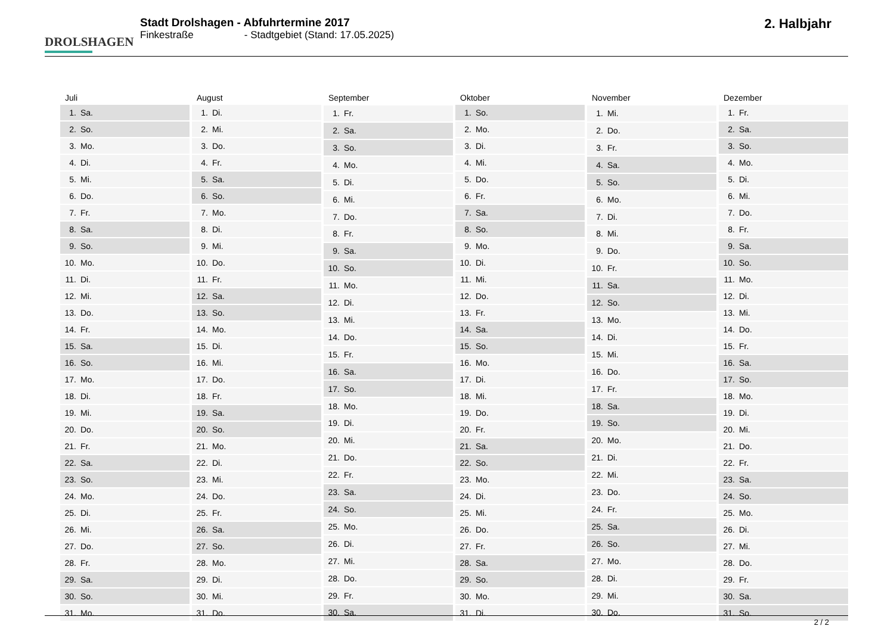DROLSHAGEN
Stadt Drolshagen - Abfuhrtermine 2017
Finkestraße - Stadtgebiet (Stand: 17.05.2025)
2. Halbjahr
| Juli | |
| --- | --- |
| 1. | Sa. |
| 2. | So. |
| 3. | Mo. |
| 4. | Di. |
| 5. | Mi. |
| 6. | Do. |
| 7. | Fr. |
| 8. | Sa. |
| 9. | So. |
| 10. | Mo. |
| 11. | Di. |
| 12. | Mi. |
| 13. | Do. |
| 14. | Fr. |
| 15. | Sa. |
| 16. | So. |
| 17. | Mo. |
| 18. | Di. |
| 19. | Mi. |
| 20. | Do. |
| 21. | Fr. |
| 22. | Sa. |
| 23. | So. |
| 24. | Mo. |
| 25. | Di. |
| 26. | Mi. |
| 27. | Do. |
| 28. | Fr. |
| 29. | Sa. |
| 30. | So. |
| 31. | Mo. |
| August | |
| --- | --- |
| 1. | Di. |
| 2. | Mi. |
| 3. | Do. |
| 4. | Fr. |
| 5. | Sa. |
| 6. | So. |
| 7. | Mo. |
| 8. | Di. |
| 9. | Mi. |
| 10. | Do. |
| 11. | Fr. |
| 12. | Sa. |
| 13. | So. |
| 14. | Mo. |
| 15. | Di. |
| 16. | Mi. |
| 17. | Do. |
| 18. | Fr. |
| 19. | Sa. |
| 20. | So. |
| 21. | Mo. |
| 22. | Di. |
| 23. | Mi. |
| 24. | Do. |
| 25. | Fr. |
| 26. | Sa. |
| 27. | So. |
| 28. | Mo. |
| 29. | Di. |
| 30. | Mi. |
| 31. | Do. |
| September | |
| --- | --- |
| 1. | Fr. |
| 2. | Sa. |
| 3. | So. |
| 4. | Mo. |
| 5. | Di. |
| 6. | Mi. |
| 7. | Do. |
| 8. | Fr. |
| 9. | Sa. |
| 10. | So. |
| 11. | Mo. |
| 12. | Di. |
| 13. | Mi. |
| 14. | Do. |
| 15. | Fr. |
| 16. | Sa. |
| 17. | So. |
| 18. | Mo. |
| 19. | Di. |
| 20. | Mi. |
| 21. | Do. |
| 22. | Fr. |
| 23. | Sa. |
| 24. | So. |
| 25. | Mo. |
| 26. | Di. |
| 27. | Mi. |
| 28. | Do. |
| 29. | Fr. |
| 30. | Sa. |
| Oktober | |
| --- | --- |
| 1. | So. |
| 2. | Mo. |
| 3. | Di. |
| 4. | Mi. |
| 5. | Do. |
| 6. | Fr. |
| 7. | Sa. |
| 8. | So. |
| 9. | Mo. |
| 10. | Di. |
| 11. | Mi. |
| 12. | Do. |
| 13. | Fr. |
| 14. | Sa. |
| 15. | So. |
| 16. | Mo. |
| 17. | Di. |
| 18. | Mi. |
| 19. | Do. |
| 20. | Fr. |
| 21. | Sa. |
| 22. | So. |
| 23. | Mo. |
| 24. | Di. |
| 25. | Mi. |
| 26. | Do. |
| 27. | Fr. |
| 28. | Sa. |
| 29. | So. |
| 30. | Mo. |
| 31. | Di. |
| November | |
| --- | --- |
| 1. | Mi. |
| 2. | Do. |
| 3. | Fr. |
| 4. | Sa. |
| 5. | So. |
| 6. | Mo. |
| 7. | Di. |
| 8. | Mi. |
| 9. | Do. |
| 10. | Fr. |
| 11. | Sa. |
| 12. | So. |
| 13. | Mo. |
| 14. | Di. |
| 15. | Mi. |
| 16. | Do. |
| 17. | Fr. |
| 18. | Sa. |
| 19. | So. |
| 20. | Mo. |
| 21. | Di. |
| 22. | Mi. |
| 23. | Do. |
| 24. | Fr. |
| 25. | Sa. |
| 26. | So. |
| 27. | Mo. |
| 28. | Di. |
| 29. | Mi. |
| 30. | Do. |
| Dezember | |
| --- | --- |
| 1. | Fr. |
| 2. | Sa. |
| 3. | So. |
| 4. | Mo. |
| 5. | Di. |
| 6. | Mi. |
| 7. | Do. |
| 8. | Fr. |
| 9. | Sa. |
| 10. | So. |
| 11. | Mo. |
| 12. | Di. |
| 13. | Mi. |
| 14. | Do. |
| 15. | Fr. |
| 16. | Sa. |
| 17. | So. |
| 18. | Mo. |
| 19. | Di. |
| 20. | Mi. |
| 21. | Do. |
| 22. | Fr. |
| 23. | Sa. |
| 24. | So. |
| 25. | Mo. |
| 26. | Di. |
| 27. | Mi. |
| 28. | Do. |
| 29. | Fr. |
| 30. | Sa. |
| 31. | So. |
2 / 2